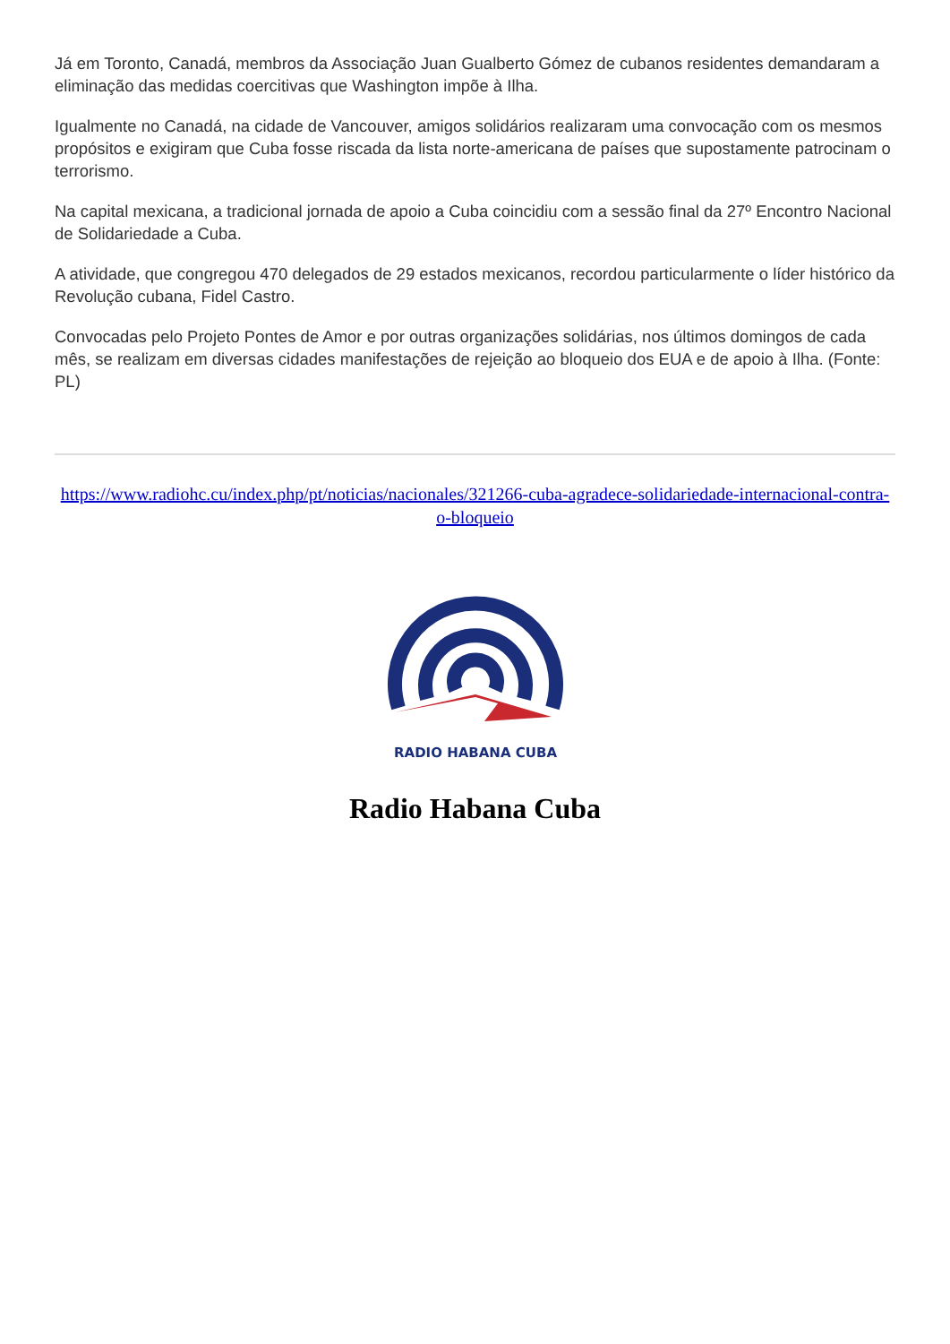Já em Toronto, Canadá, membros da Associação Juan Gualberto Gómez de cubanos residentes demandaram a eliminação das medidas coercitivas que Washington impõe à Ilha.
Igualmente no Canadá, na cidade de Vancouver, amigos solidários realizaram uma convocação com os mesmos propósitos e exigiram que Cuba fosse riscada da lista norte-americana de países que supostamente patrocinam o terrorismo.
Na capital mexicana, a tradicional jornada de apoio a Cuba coincidiu com a sessão final da 27º Encontro Nacional de Solidariedade a Cuba.
A atividade, que congregou 470 delegados de 29 estados mexicanos, recordou particularmente o líder histórico da Revolução cubana, Fidel Castro.
Convocadas pelo Projeto Pontes de Amor e por outras organizações solidárias, nos últimos domingos de cada mês, se realizam em diversas cidades manifestações de rejeição ao bloqueio dos EUA e de apoio à Ilha. (Fonte: PL)
https://www.radiohc.cu/index.php/pt/noticias/nacionales/321266-cuba-agradece-solidariedade-internacional-contra-o-bloqueio
RADIO HABANA CUBA
Radio Habana Cuba